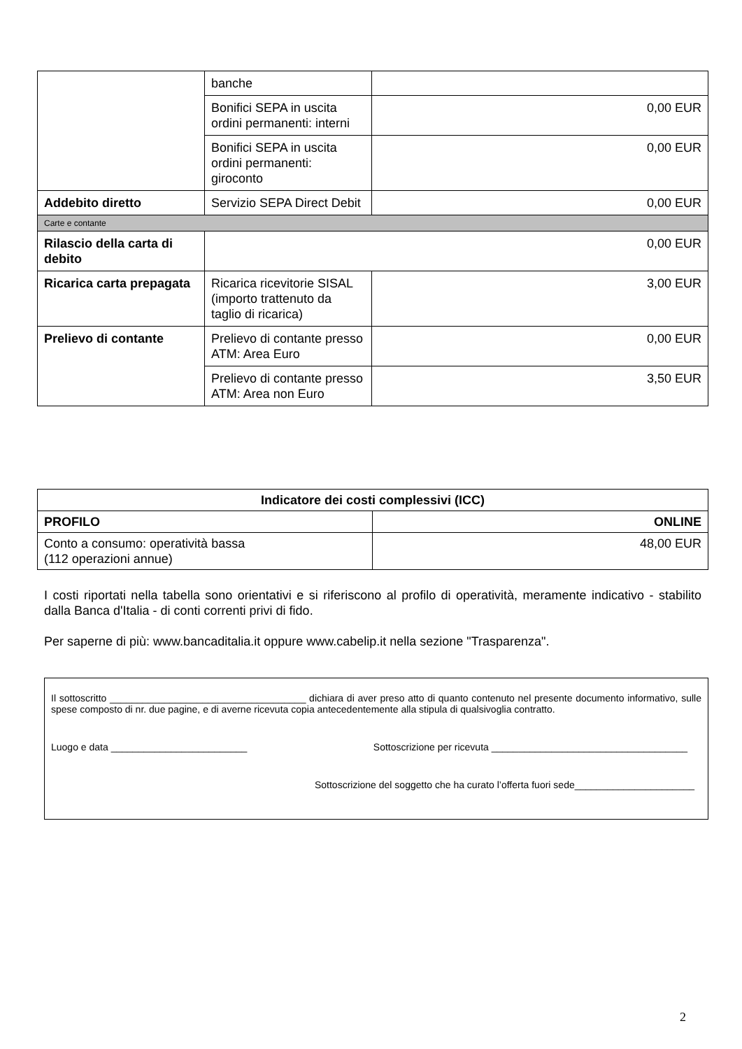| | banche | |
| | Bonifici SEPA in uscita ordini permanenti: interni | 0,00 EUR |
| | Bonifici SEPA in uscita ordini permanenti: giroconto | 0,00 EUR |
| Addebito diretto | Servizio SEPA Direct Debit | 0,00 EUR |
| Carte e contante | | |
| Rilascio della carta di debito | 0,00 EUR | |
| Ricarica carta prepagata | Ricarica ricevitorie SISAL (importo trattenuto da taglio di ricarica) | 3,00 EUR |
| Prelievo di contante | Prelievo di contante presso ATM: Area Euro | 0,00 EUR |
| | Prelievo di contante presso ATM: Area non Euro | 3,50 EUR |
| Indicatore dei costi complessivi (ICC) | |
| --- | --- |
| PROFILO | ONLINE |
| Conto a consumo: operatività bassa (112 operazioni annue) | 48,00 EUR |
I costi riportati nella tabella sono orientativi e si riferiscono al profilo di operatività, meramente indicativo - stabilito dalla Banca d'Italia - di conti correnti privi di fido.
Per saperne di più: www.bancaditalia.it oppure www.cabelip.it nella sezione "Trasparenza".
Il sottoscritto ____________________________________ dichiara di aver preso atto di quanto contenuto nel presente documento informativo, sulle spese composto di nr. due pagine, e di averne ricevuta copia antecedentemente alla stipula di qualsivoglia contratto.
Luogo e data _________________________ Sottoscrizione per ricevuta ____________________________________
Sottoscrizione del soggetto che ha curato l’offerta fuori sede______________________
2